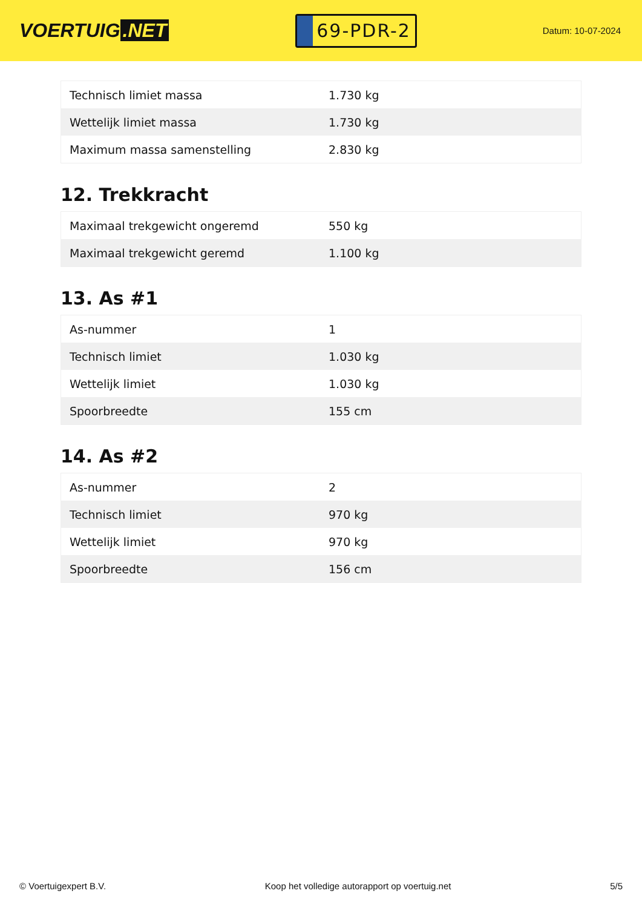VOERTUIG.NET
69-PDR-2
Datum: 10-07-2024
| Technisch limiet massa | 1.730 kg |
| Wettelijk limiet massa | 1.730 kg |
| Maximum massa samenstelling | 2.830 kg |
12. Trekkracht
| Maximaal trekgewicht ongeremd | 550 kg |
| Maximaal trekgewicht geremd | 1.100 kg |
13. As #1
| As-nummer | 1 |
| Technisch limiet | 1.030 kg |
| Wettelijk limiet | 1.030 kg |
| Spoorbreedte | 155 cm |
14. As #2
| As-nummer | 2 |
| Technisch limiet | 970 kg |
| Wettelijk limiet | 970 kg |
| Spoorbreedte | 156 cm |
© Voertuigexpert B.V. Koop het volledige autorapport op voertuig.net 5/5